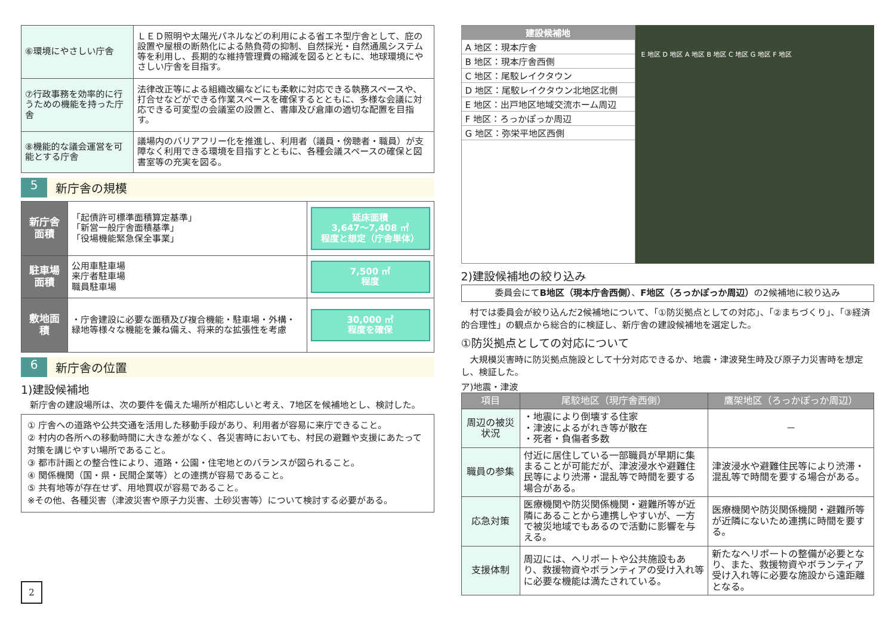| ⑥環境にやさしい庁舎 | ＬＥＤ照明や太陽光パネルなどの利用による省エネ型庁舎として、庇の設置や屋根の断熱化による熱負荷の抑制、自然採光・自然通風システム等を利用し、長期的な維持管理費の縮減を図るとともに、地球環境にやさしい庁舎を目指す。 |
| ⑦行政事務を効率的に行うための機能を持った庁舎 | 法律改正等による組織改編などにも柔軟に対応できる執務スペースや、打合せなどができる作業スペースを確保するとともに、多様な会議に対応できる可変型の会議室の設置と、書庫及び倉庫の適切な配置を目指す。 |
| ⑧機能的な議会運営を可能とする庁舎 | 議場内のバリアフリー化を推進し、利用者（議員・傍聴者・職員）が支障なく利用できる環境を目指すとともに、各種会議スペースの確保と図書室等の充実を図る。 |
5 新庁舎の規模
| 新庁舎面積 | 「起債許可標準面積算定基準」 「新営一般庁舎面積基準」 「役場機能緊急保全事業」 | 延床面積 3,647～7,408 ㎡ 程度と想定（庁舎単体） |
| 駐車場面積 | 公用車駐車場 来庁者駐車場 職員駐車場 | 7,500 ㎡ 程度 |
| 敷地面積 | ・庁舎建設に必要な面積及び複合機能・駐車場・外構・緑地等様々な機能を兼ね備え、将来的な拡張性を考慮 | 30,000 ㎡ 程度を確保 |
6 新庁舎の位置
1)建設候補地
新庁舎の建設場所は、次の要件を備えた場所が相応しいと考え、7地区を候補地とし、検討した。
① 庁舎への道路や公共交通を活用した移動手段があり、利用者が容易に来庁できること。
② 村内の各所への移動時間に大きな差がなく、各災害時においても、村民の避難や支援にあたって対策を講じやすい場所であること。
③ 都市計画との整合性により、道路・公園・住宅地とのバランスが図られること。
④ 関係機関（国・県・民間企業等）との連携が容易であること。
⑤ 共有地等が存在せず、用地買収が容易であること。
※その他、各種災害（津波災害や原子力災害、土砂災害等）について検討する必要がある。
2
建設候補地
A 地区：現本庁舎
B 地区：現本庁舎西側
C 地区：尾駮レイクタウン
D 地区：尾駮レイクタウン北地区北側
E 地区：出戸地区地域交流ホーム周辺
F 地区：ろっかぽっか周辺
G 地区：弥栄平地区西側
E 地区 D 地区 A 地区 B 地区 C 地区 G 地区 F 地区
2)建設候補地の絞り込み
委員会にてB地区（現本庁舎西側）、F地区（ろっかぽっか周辺）の2候補地に絞り込み
　村では委員会が絞り込んだ2候補地について、「①防災拠点としての対応」、「②まちづくり」、「③経済的合理性」の観点から総合的に検証し、新庁舎の建設候補地を選定した。
①防災拠点としての対応について
　大規模災害時に防災拠点施設として十分対応できるか、地震・津波発生時及び原子力災害時を想定し、検証した。
ア)地震・津波
| 項目 | 尾駮地区（現庁舎西側） | 鷹架地区（ろっかぽっか周辺） |
| --- | --- | --- |
| 周辺の被災状況 | ・地震により倒壊する住家 ・津波によるがれき等が散在 ・死者・負傷者多数 | － |
| 職員の参集 | 付近に居住している一部職員が早期に集まることが可能だが、津波浸水や避難住民等により渋滞・混乱等で時間を要する場合がある。 | 津波浸水や避難住民等により渋滞・混乱等で時間を要する場合がある。 |
| 応急対策 | 医療機関や防災関係機関・避難所等が近隣にあることから連携しやすいが、一方で被災地域でもあるので活動に影響を与える。 | 医療機関や防災関係機関・避難所等が近隣にないため連携に時間を要する。 |
| 支援体制 | 周辺には、ヘリポートや公共施設もあり、救援物資やボランティアの受け入れ等に必要な機能は満たされている。 | 新たなヘリポートの整備が必要となり、また、救援物資やボランティア受け入れ等に必要な施設から遠距離となる。 |